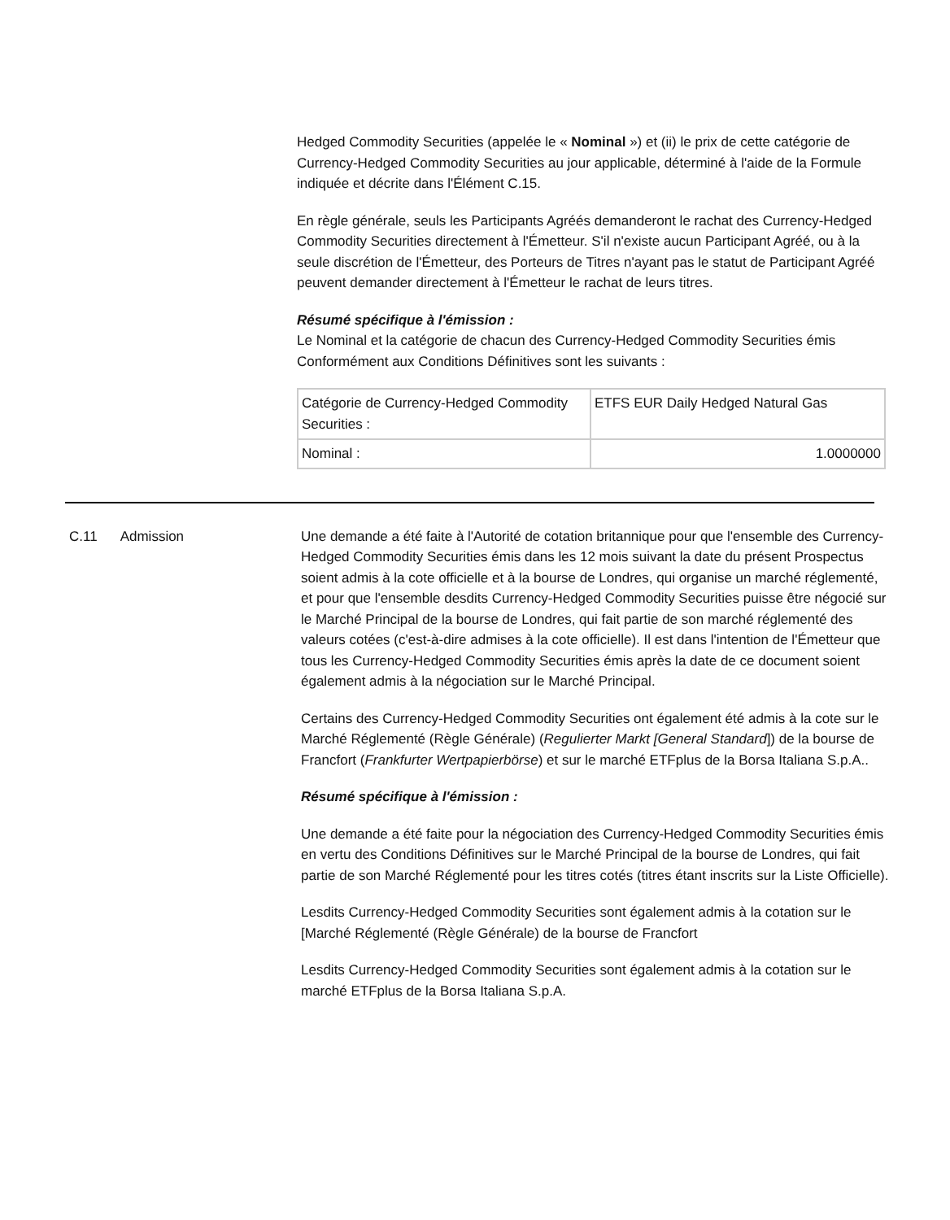Hedged Commodity Securities (appelée le « Nominal ») et (ii) le prix de cette catégorie de Currency-Hedged Commodity Securities au jour applicable, déterminé à l'aide de la Formule indiquée et décrite dans l'Élément C.15.
En règle générale, seuls les Participants Agréés demanderont le rachat des Currency-Hedged Commodity Securities directement à l'Émetteur. S'il n'existe aucun Participant Agréé, ou à la seule discrétion de l'Émetteur, des Porteurs de Titres n'ayant pas le statut de Participant Agréé peuvent demander directement à l'Émetteur le rachat de leurs titres.
Résumé spécifique à l'émission :
Le Nominal et la catégorie de chacun des Currency-Hedged Commodity Securities émis Conformément aux Conditions Définitives sont les suivants :
| Catégorie de Currency-Hedged Commodity Securities : | ETFS EUR Daily Hedged Natural Gas |
| Nominal : | 1.0000000 |
C.11 Admission Une demande a été faite à l'Autorité de cotation britannique pour que l'ensemble des Currency-Hedged Commodity Securities émis dans les 12 mois suivant la date du présent Prospectus soient admis à la cote officielle et à la bourse de Londres, qui organise un marché réglementé, et pour que l'ensemble desdits Currency-Hedged Commodity Securities puisse être négocié sur le Marché Principal de la bourse de Londres, qui fait partie de son marché réglementé des valeurs cotées (c'est-à-dire admises à la cote officielle). Il est dans l'intention de l'Émetteur que tous les Currency-Hedged Commodity Securities émis après la date de ce document soient également admis à la négociation sur le Marché Principal.
Certains des Currency-Hedged Commodity Securities ont également été admis à la cote sur le Marché Réglementé (Règle Générale) (Regulierter Markt [General Standard]) de la bourse de Francfort (Frankfurter Wertpapierbörse) et sur le marché ETFplus de la Borsa Italiana S.p.A..
Résumé spécifique à l'émission :
Une demande a été faite pour la négociation des Currency-Hedged Commodity Securities émis en vertu des Conditions Définitives sur le Marché Principal de la bourse de Londres, qui fait partie de son Marché Réglementé pour les titres cotés (titres étant inscrits sur la Liste Officielle).
Lesdits Currency-Hedged Commodity Securities sont également admis à la cotation sur le [Marché Réglementé (Règle Générale) de la bourse de Francfort
Lesdits Currency-Hedged Commodity Securities sont également admis à la cotation sur le marché ETFplus de la Borsa Italiana S.p.A.